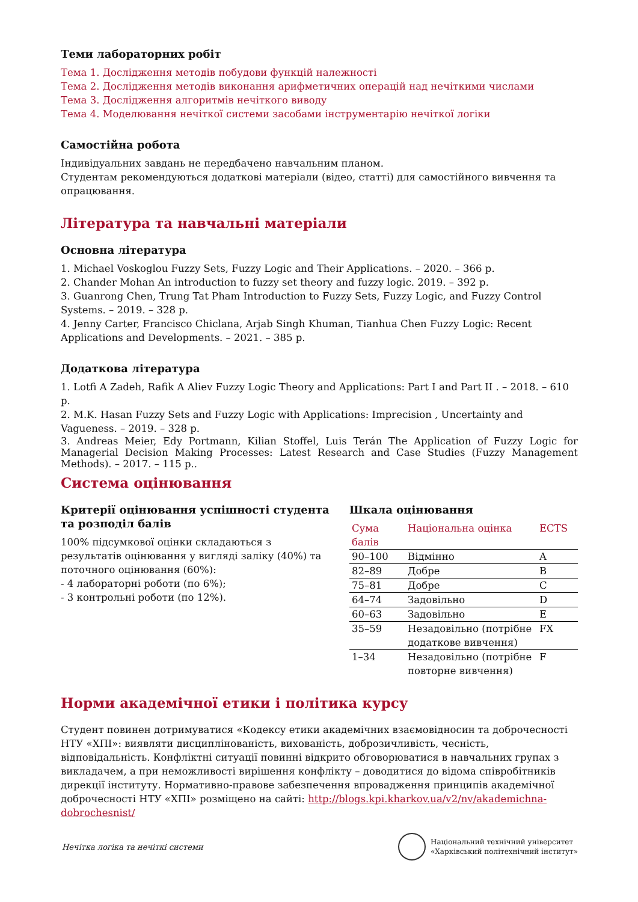Теми лабораторних робіт
Тема 1. Дослідження методів побудови функцій належності
Тема 2. Дослідження методів виконання арифметичних операцій над нечіткими числами
Тема 3. Дослідження алгоритмів нечіткого виводу
Тема 4. Моделювання нечіткої системи засобами інструментарію нечіткої логіки
Самостійна робота
Індивідуальних завдань не передбачено навчальним планом.
Студентам рекомендуються додаткові матеріали (відео, статті) для самостійного вивчення та опрацювання.
Література та навчальні матеріали
Основна література
1. Michael Voskoglou Fuzzy Sets, Fuzzy Logic and Their Applications. – 2020. – 366 p.
2. Chander Mohan An introduction to fuzzy set theory and fuzzy logic. 2019. – 392 p.
3. Guanrong Chen, Trung Tat Pham Introduction to Fuzzy Sets, Fuzzy Logic, and Fuzzy Control Systems. – 2019. – 328 p.
4. Jenny Carter, Francisco Chiclana, Arjab Singh Khuman, Tianhua Chen Fuzzy Logic: Recent Applications and Developments. – 2021. – 385 p.
Додаткова література
1. Lotfi A Zadeh, Rafik A Aliev Fuzzy Logic Theory and Applications: Part I and Part II . – 2018. – 610 p.
2. M.K. Hasan Fuzzy Sets and Fuzzy Logic with Applications: Imprecision , Uncertainty and Vagueness. – 2019. – 328 p.
3. Andreas Meier, Edy Portmann, Kilian Stoffel, Luis Terán The Application of Fuzzy Logic for Managerial Decision Making Processes: Latest Research and Case Studies (Fuzzy Management Methods). – 2017. – 115 p..
Система оцінювання
Критерії оцінювання успішності студента та розподіл балів
100% підсумкової оцінки складаються з результатів оцінювання у вигляді заліку (40%) та поточного оцінювання (60%):
- 4 лабораторні роботи (по 6%);
- 3 контрольні роботи (по 12%).
Шкала оцінювання
| Сума балів | Національна оцінка | ECTS |
| --- | --- | --- |
| 90–100 | Відмінно | A |
| 82–89 | Добре | B |
| 75–81 | Добре | C |
| 64–74 | Задовільно | D |
| 60–63 | Задовільно | E |
| 35–59 | Незадовільно (потрібне додаткове вивчення) | FX |
| 1–34 | Незадовільно (потрібне повторне вивчення) | F |
Норми академічної етики і політика курсу
Студент повинен дотримуватися «Кодексу етики академічних взаємовідносин та доброчесності НТУ «ХПІ»: виявляти дисциплінованість, вихованість, доброзичливість, чесність, відповідальність. Конфліктні ситуації повинні відкрито обговорюватися в навчальних групах з викладачем, а при неможливості вирішення конфлікту – доводитися до відома співробітників дирекції інституту. Нормативно-правове забезпечення впровадження принципів академічної доброчесності НТУ «ХПІ» розміщено на сайті: http://blogs.kpi.kharkov.ua/v2/nv/akademichna-dobrochesnist/
Нечітка логіка та нечіткі системи
Національний технічний університет
«Харківський політехнічний інститут»